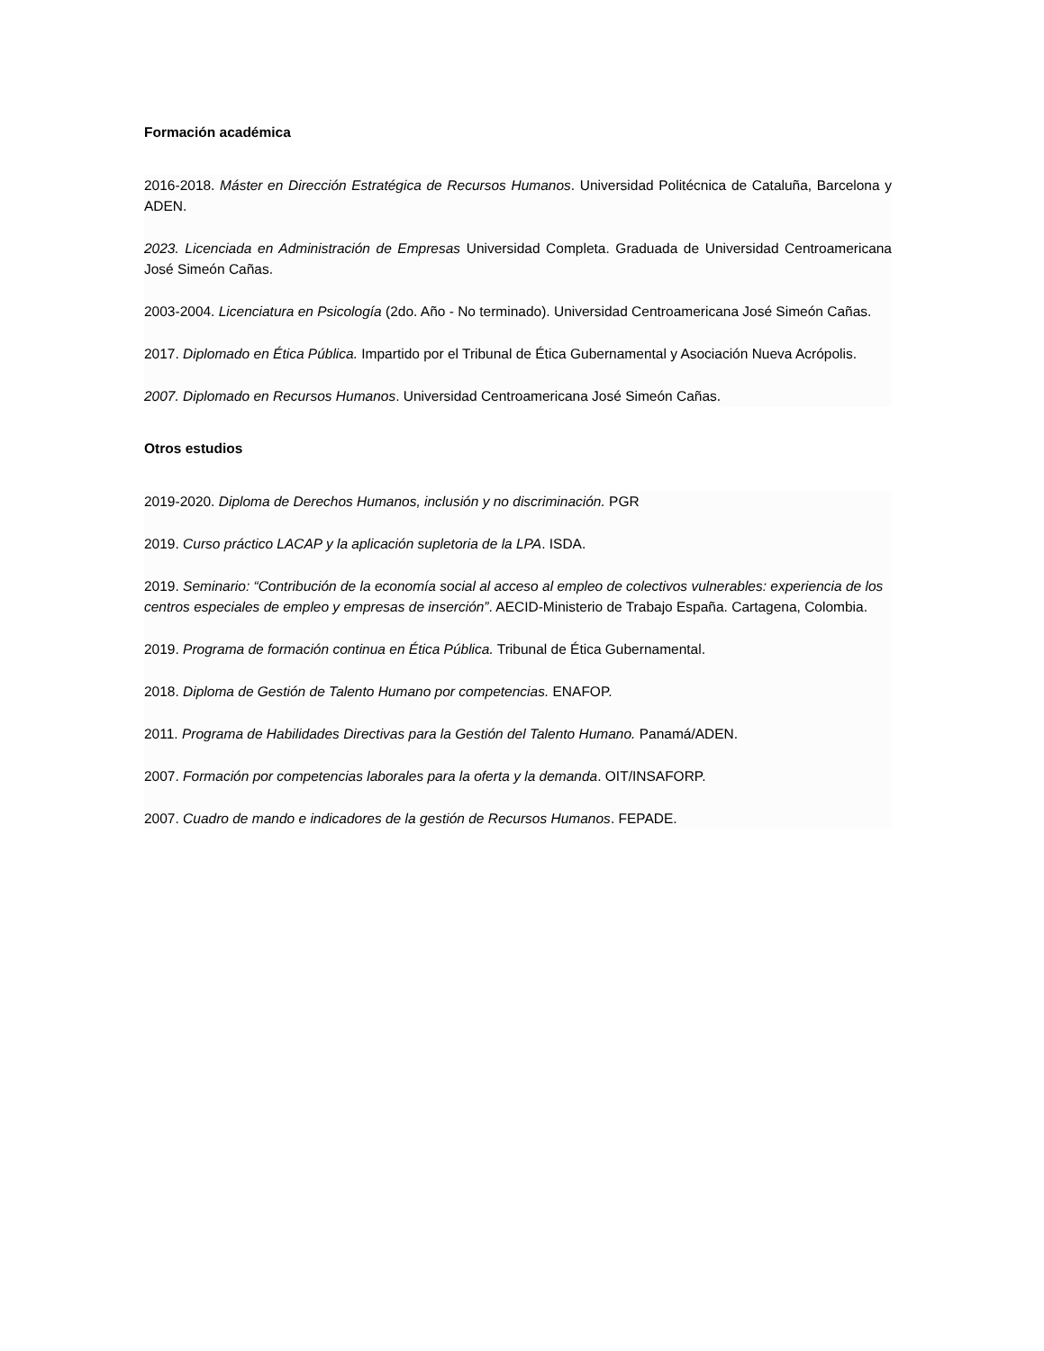Formación académica
2016-2018. Máster en Dirección Estratégica de Recursos Humanos. Universidad Politécnica de Cataluña, Barcelona y ADEN.
2023. Licenciada en Administración de Empresas Universidad Completa. Graduada de Universidad Centroamericana José Simeón Cañas.
2003-2004. Licenciatura en Psicología (2do. Año - No terminado). Universidad Centroamericana José Simeón Cañas.
2017. Diplomado en Ética Pública. Impartido por el Tribunal de Ética Gubernamental y Asociación Nueva Acrópolis.
2007. Diplomado en Recursos Humanos. Universidad Centroamericana José Simeón Cañas.
Otros estudios
2019-2020. Diploma de Derechos Humanos, inclusión y no discriminación. PGR
2019. Curso práctico LACAP y la aplicación supletoria de la LPA. ISDA.
2019. Seminario: “Contribución de la economía social al acceso al empleo de colectivos vulnerables: experiencia de los centros especiales de empleo y empresas de inserción”. AECID-Ministerio de Trabajo España. Cartagena, Colombia.
2019. Programa de formación continua en Ética Pública. Tribunal de Ética Gubernamental.
2018. Diploma de Gestión de Talento Humano por competencias. ENAFOP.
2011. Programa de Habilidades Directivas para la Gestión del Talento Humano. Panamá/ADEN.
2007. Formación por competencias laborales para la oferta y la demanda. OIT/INSAFORP.
2007. Cuadro de mando e indicadores de la gestión de Recursos Humanos. FEPADE.